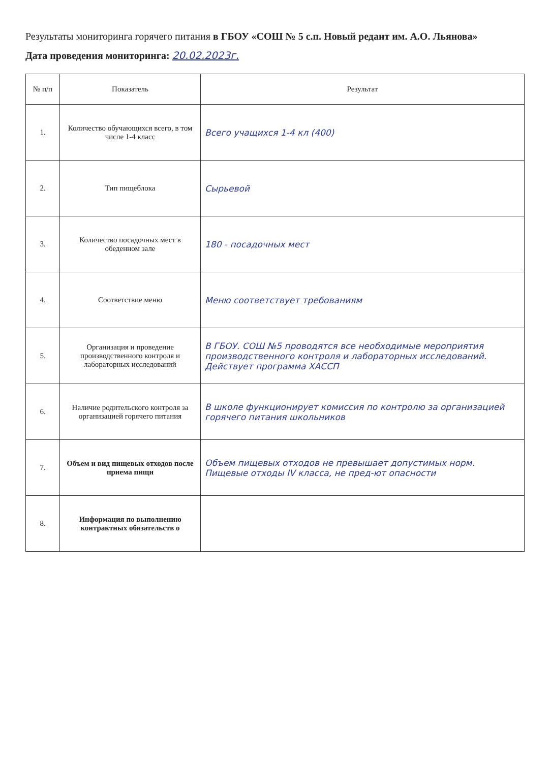Результаты мониторинга горячего питания в ГБОУ «СОШ № 5 с.п. Новый редант им. А.О. Льянова»
Дата проведения мониторинга: 20.02.2023г.
| № п/п | Показатель | Результат |
| --- | --- | --- |
| 1. | Количество обучающихся всего, в том числе 1-4 класс | Всего учащихся 1-4 кл (400) |
| 2. | Тип пищеблока | Сырьевой |
| 3. | Количество посадочных мест в обеденном зале | 180 - посадочных мест |
| 4. | Соответствие меню | Меню соответствует требованиям |
| 5. | Организация и проведение производственного контроля и лабораторных исследований | В ГБОУ. СОШ №5 проводятся все необходимые мероприятия производственного контроля и лабораторных исследований. Действует программа ХАССП |
| 6. | Наличие родительского контроля за организацией горячего питания | В школе функционирует комиссия по контролю за организацией горячего питания школьников |
| 7. | Объем и вид пищевых отходов после приема пищи | Объем пищевых отходов не превышает допустимых норм. Пищевые отходы IV класса, не пред-ют опасности |
| 8. | Информация по выполнению контрактных обязательств о | |